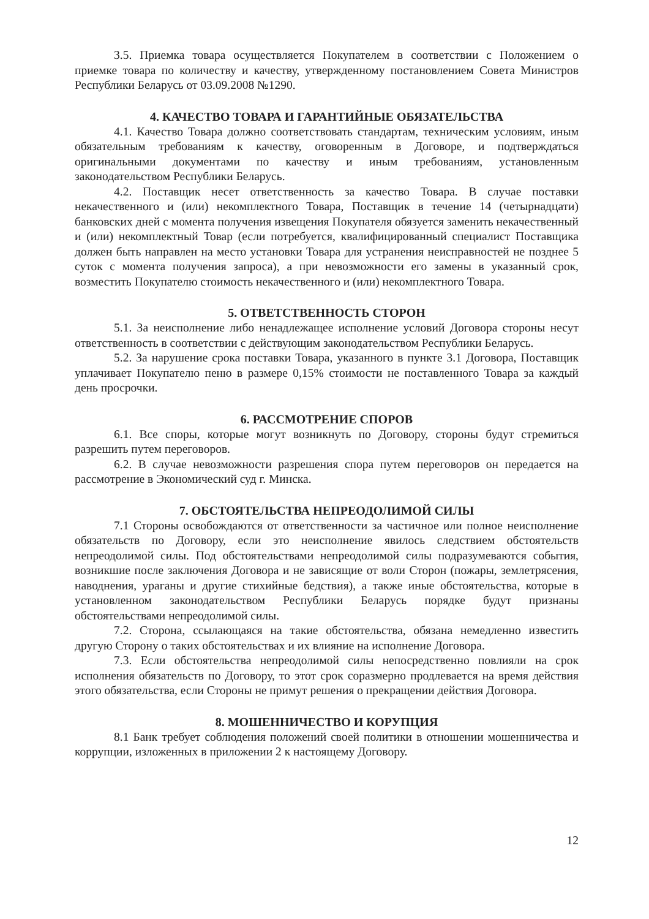3.5. Приемка товара осуществляется Покупателем в соответствии с Положением о приемке товара по количеству и качеству, утвержденному постановлением Совета Министров Республики Беларусь от 03.09.2008 №1290.
4. КАЧЕСТВО ТОВАРА И ГАРАНТИЙНЫЕ ОБЯЗАТЕЛЬСТВА
4.1. Качество Товара должно соответствовать стандартам, техническим условиям, иным обязательным требованиям к качеству, оговоренным в Договоре, и подтверждаться оригинальными документами по качеству и иным требованиям, установленным законодательством Республики Беларусь.
4.2. Поставщик несет ответственность за качество Товара. В случае поставки некачественного и (или) некомплектного Товара, Поставщик в течение 14 (четырнадцати) банковских дней с момента получения извещения Покупателя обязуется заменить некачественный и (или) некомплектный Товар (если потребуется, квалифицированный специалист Поставщика должен быть направлен на место установки Товара для устранения неисправностей не позднее 5 суток с момента получения запроса), а при невозможности его замены в указанный срок, возместить Покупателю стоимость некачественного и (или) некомплектного Товара.
5. ОТВЕТСТВЕННОСТЬ СТОРОН
5.1. За неисполнение либо ненадлежащее исполнение условий Договора стороны несут ответственность в соответствии с действующим законодательством Республики Беларусь.
5.2. За нарушение срока поставки Товара, указанного в пункте 3.1 Договора, Поставщик уплачивает Покупателю пеню в размере 0,15% стоимости не поставленного Товара за каждый день просрочки.
6. РАССМОТРЕНИЕ СПОРОВ
6.1. Все споры, которые могут возникнуть по Договору, стороны будут стремиться разрешить путем переговоров.
6.2. В случае невозможности разрешения спора путем переговоров он передается на рассмотрение в Экономический суд г. Минска.
7. ОБСТОЯТЕЛЬСТВА НЕПРЕОДОЛИМОЙ СИЛЫ
7.1 Стороны освобождаются от ответственности за частичное или полное неисполнение обязательств по Договору, если это неисполнение явилось следствием обстоятельств непреодолимой силы. Под обстоятельствами непреодолимой силы подразумеваются события, возникшие после заключения Договора и не зависящие от воли Сторон (пожары, землетрясения, наводнения, ураганы и другие стихийные бедствия), а также иные обстоятельства, которые в установленном законодательством Республики Беларусь порядке будут признаны обстоятельствами непреодолимой силы.
7.2. Сторона, ссылающаяся на такие обстоятельства, обязана немедленно известить другую Сторону о таких обстоятельствах и их влияние на исполнение Договора.
7.3. Если обстоятельства непреодолимой силы непосредственно повлияли на срок исполнения обязательств по Договору, то этот срок соразмерно продлевается на время действия этого обязательства, если Стороны не примут решения о прекращении действия Договора.
8. МОШЕННИЧЕСТВО И КОРУПЦИЯ
8.1 Банк требует соблюдения положений своей политики в отношении мошенничества и коррупции, изложенных в приложении 2 к настоящему Договору.
12